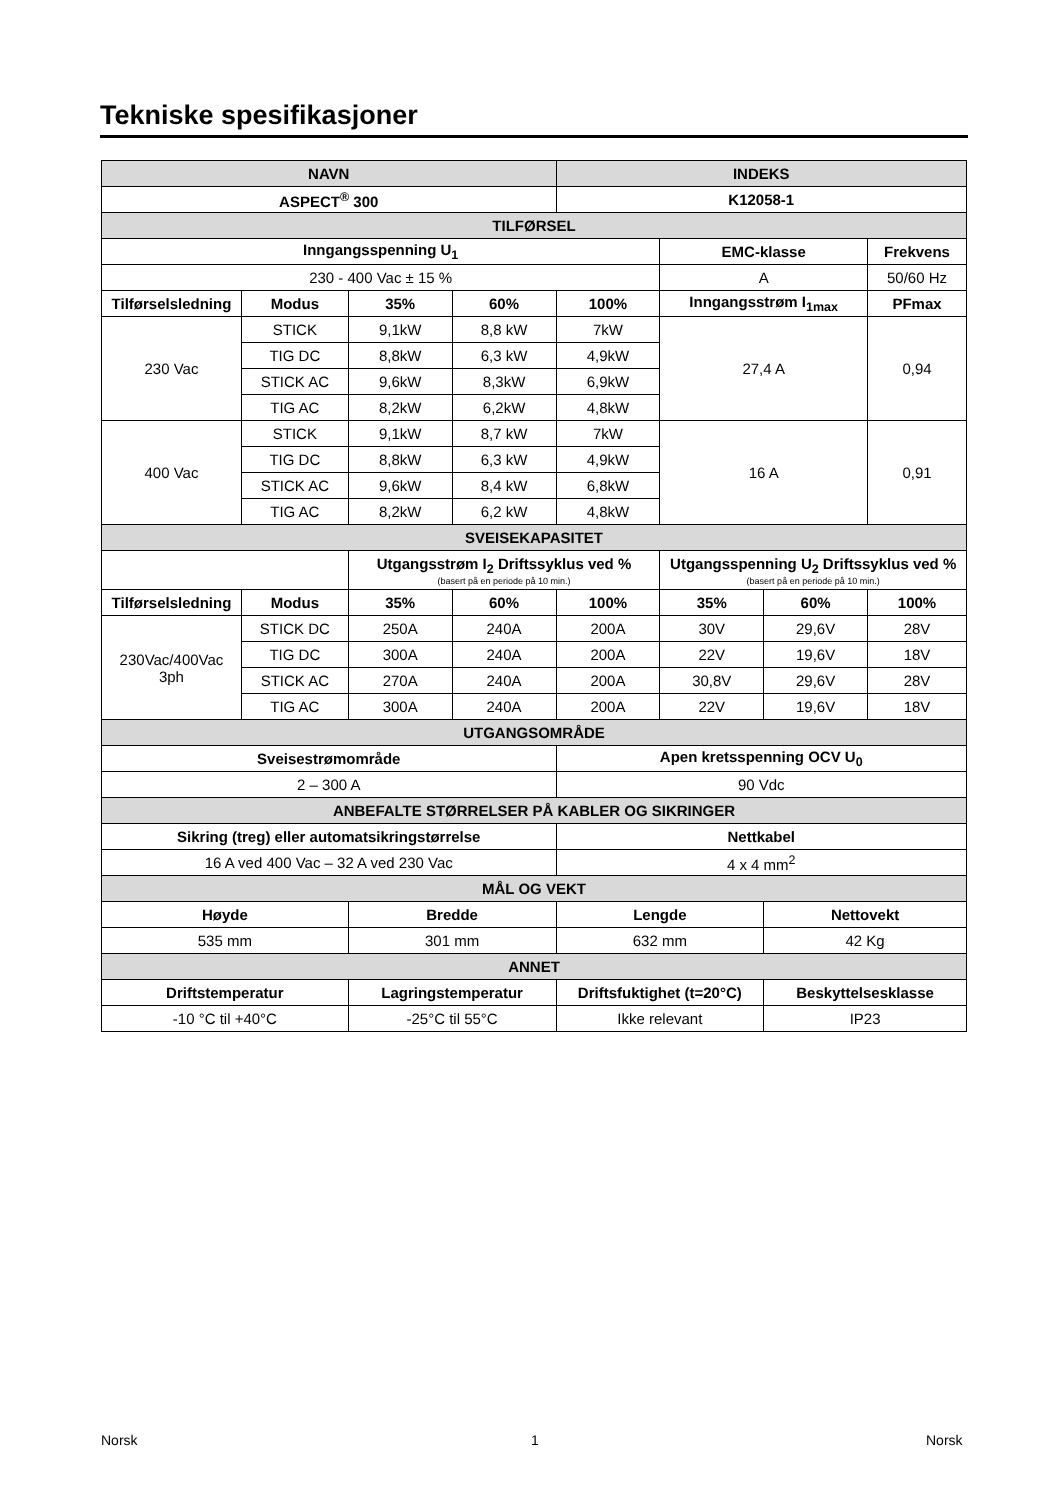Tekniske spesifikasjoner
| NAVN | | | | INDEKS | | | |
| --- | --- | --- | --- | --- | --- | --- | --- |
| ASPECT<sup>®</sup> 300 | | | | K12058-1 | | | |
| TILFØRSEL | | | | | | | |
| Inngangsspenning U<sub>1</sub> | | | | | EMC-klasse | | Frekvens |
| 230 - 400 Vac ± 15 % | | | | | A | | 50/60 Hz |
| Tilførselsledning | Modus | 35% | 60% | 100% | Inngangsstrøm I<sub>1max</sub> | | PFmax |
| 230 Vac | STICK | 9,1kW | 8,8 kW | 7kW | 27,4 A | | 0,94 |
| | TIG DC | 8,8kW | 6,3 kW | 4,9kW | | | |
| | STICK AC | 9,6kW | 8,3kW | 6,9kW | | | |
| | TIG AC | 8,2kW | 6,2kW | 4,8kW | | | |
| 400 Vac | STICK | 9,1kW | 8,7 kW | 7kW | 16 A | | 0,91 |
| | TIG DC | 8,8kW | 6,3 kW | 4,9kW | | | |
| | STICK AC | 9,6kW | 8,4 kW | 6,8kW | | | |
| | TIG AC | 8,2kW | 6,2 kW | 4,8kW | | | |
| SVEISEKAPASITET | | | | | | | |
| | | Utgangsstrøm I<sub>2</sub> Driftssyklus ved % (basert på en periode på 10 min.) | | | Utgangsspenning U<sub>2</sub> Driftssyklus ved % (basert på en periode på 10 min.) | | |
| Tilførselsledning | Modus | 35% | 60% | 100% | 35% | 60% | 100% |
| 230Vac/400Vac 3ph | STICK DC | 250A | 240A | 200A | 30V | 29,6V | 28V |
| | TIG DC | 300A | 240A | 200A | 22V | 19,6V | 18V |
| | STICK AC | 270A | 240A | 200A | 30,8V | 29,6V | 28V |
| | TIG AC | 300A | 240A | 200A | 22V | 19,6V | 18V |
| UTGANGSOMRÅDE | | | | | | | |
| Sveisestrømområde | | | | Apen kretsspenning OCV U<sub>0</sub> | | | |
| 2 – 300 A | | | | 90 Vdc | | | |
| ANBEFALTE STØRRELSER PÅ KABLER OG SIKRINGER | | | | | | | |
| Sikring (treg) eller automatsikringstørrelse | | | | Nettkabel | | | |
| 16 A ved 400 Vac – 32 A ved 230 Vac | | | | 4 x 4 mm<sup>2</sup> | | | |
| MÅL OG VEKT | | | | | | | |
| Høyde | | Bredde | | Lengde | | Nettovekt | |
| 535 mm | | 301 mm | | 632 mm | | 42 Kg | |
| ANNET | | | | | | | |
| Driftstemperatur | | Lagringstemperatur | | Driftsfuktighet (t=20°C) | | Beskyttelsesklasse | |
| -10 °C til +40°C | | -25°C til 55°C | | Ikke relevant | | IP23 | |
Norsk 1 Norsk